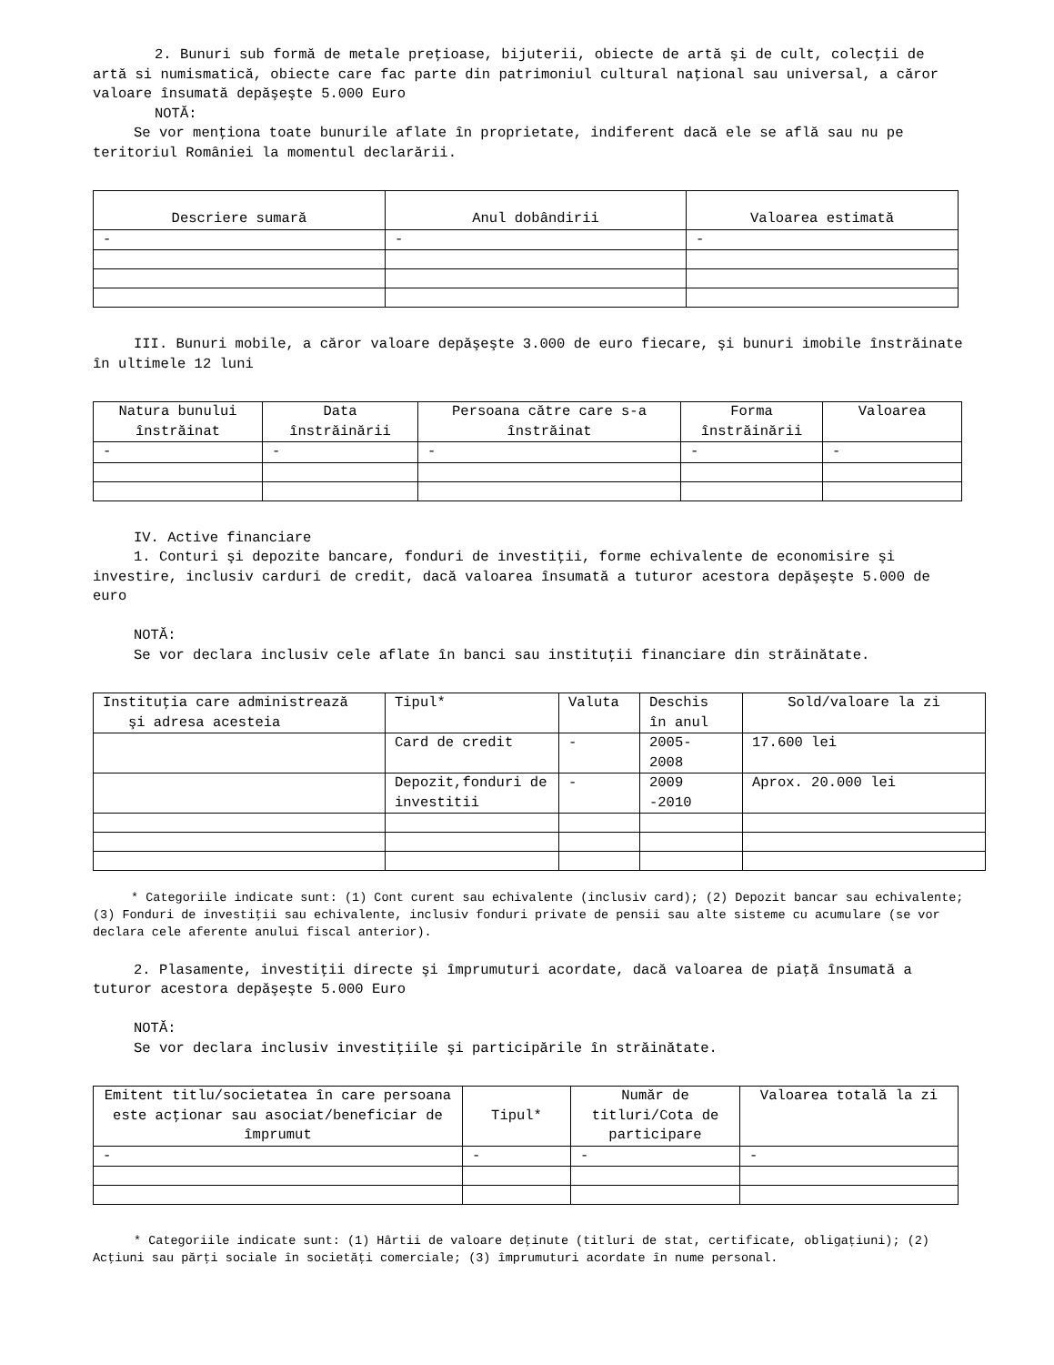2. Bunuri sub formă de metale preţioase, bijuterii, obiecte de artă şi de cult, colecţii de artă si numismatică, obiecte care fac parte din patrimoniul cultural naţional sau universal, a căror valoare însumată depăşeşte 5.000 Euro
NOTĂ:
Se vor menţiona toate bunurile aflate în proprietate, indiferent dacă ele se află sau nu pe teritoriul României la momentul declarării.
| Descriere sumară | Anul dobândirii | Valoarea estimată |
| --- | --- | --- |
| - | - | - |
III. Bunuri mobile, a căror valoare depăşeşte 3.000 de euro fiecare, şi bunuri imobile înstrăinate în ultimele 12 luni
| Natura bunului înstrăinat | Data înstrăinării | Persoana către care s-a înstrăinat | Forma înstrăinării | Valoarea |
| --- | --- | --- | --- | --- |
| - | - | - | - | - |
IV. Active financiare
1. Conturi şi depozite bancare, fonduri de investiţii, forme echivalente de economisire şi investire, inclusiv carduri de credit, dacă valoarea însumată a tuturor acestora depăşeşte 5.000 de euro
NOTĂ:
Se vor declara inclusiv cele aflate în banci sau instituţii financiare din străinătate.
| Instituţia care administrează şi adresa acesteia | Tipul* | Valuta | Deschis în anul | Sold/valoare la zi |
| --- | --- | --- | --- | --- |
| | Card de credit | - | 2005- 2008 | 17.600 lei |
| | Depozit,fonduri de investitii | - | 2009 -2010 | Aprox. 20.000 lei |
* Categoriile indicate sunt: (1) Cont curent sau echivalente (inclusiv card); (2) Depozit bancar sau echivalente; (3) Fonduri de investiţii sau echivalente, inclusiv fonduri private de pensii sau alte sisteme cu acumulare (se vor declara cele aferente anului fiscal anterior).
2. Plasamente, investiţii directe şi împrumuturi acordate, dacă valoarea de piaţă însumată a tuturor acestora depăşeşte 5.000 Euro
NOTĂ:
Se vor declara inclusiv investiţiile şi participările în străinătate.
| Emitent titlu/societatea în care persoana este acţionar sau asociat/beneficiar de împrumut | Tipul* | Număr de titluri/Cota de participare | Valoarea totală la zi |
| --- | --- | --- | --- |
| - | - | - | - |
* Categoriile indicate sunt: (1) Hârtii de valoare deţinute (titluri de stat, certificate, obligaţiuni); (2) Acţiuni sau părţi sociale în societăţi comerciale; (3) împrumuturi acordate în nume personal.